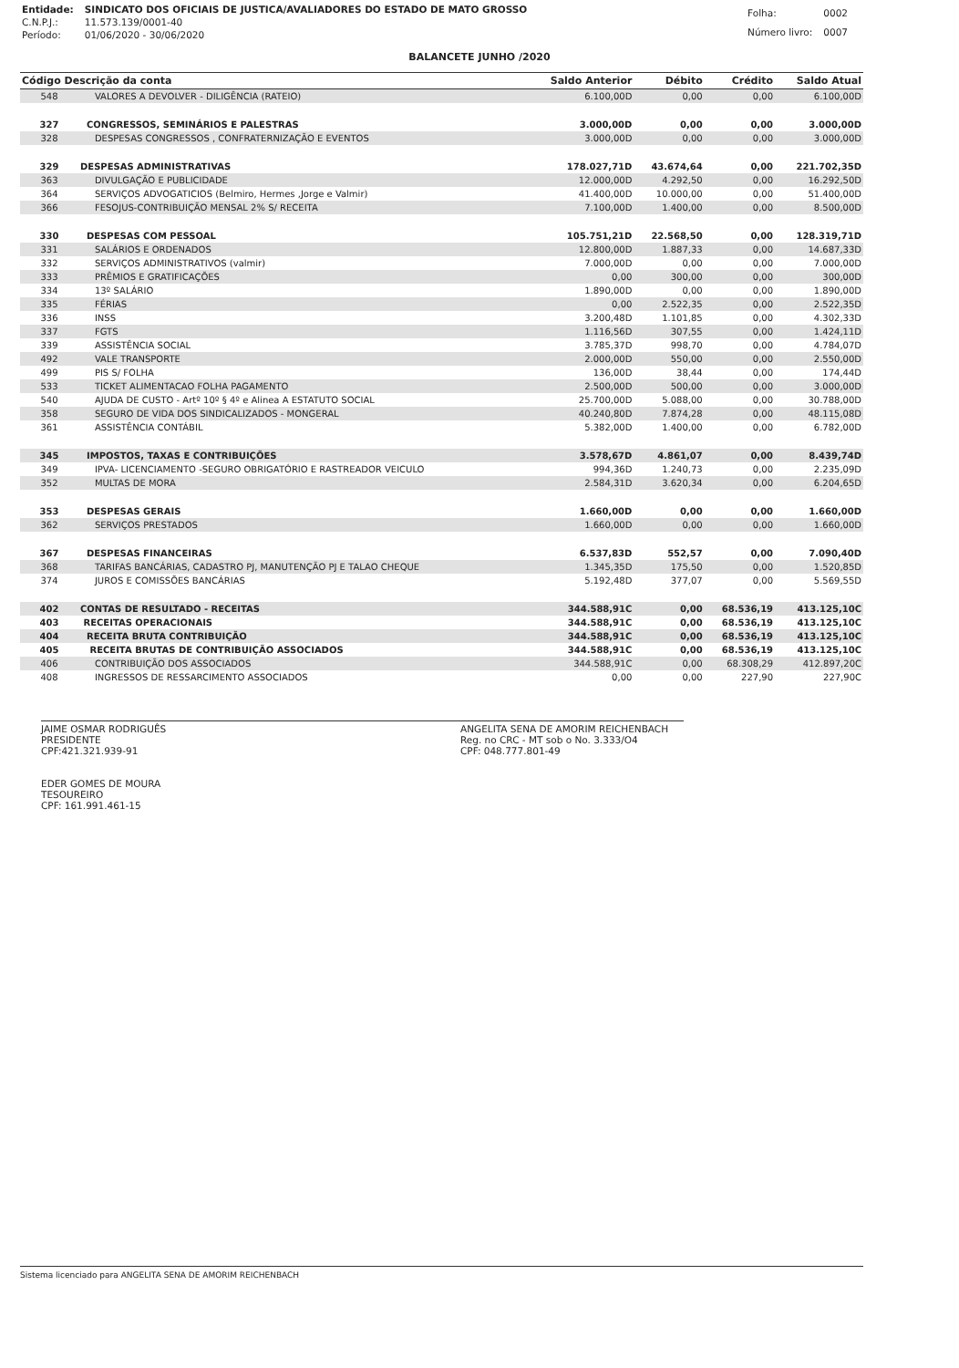| Entidade: | SINDICATO DOS OFICIAIS DE JUSTICA/AVALIADORES DO ESTADO DE MATO GROSSO |
| C.N.P.J.: | 11.573.139/0001-40 |
| Período: | 01/06/2020 - 30/06/2020 |
| Folha: | 0002 |
| Número livro: | 0007 |
BALANCETE JUNHO /2020
| Código Descrição da conta | | Saldo Anterior | Débito | Crédito | Saldo Atual |
| --- | --- | --- | --- | --- | --- |
| 548 | VALORES A DEVOLVER - DILIGÊNCIA (RATEIO) | 6.100,00D | 0,00 | 0,00 | 6.100,00D |
| 327 | CONGRESSOS, SEMINÁRIOS E PALESTRAS | 3.000,00D | 0,00 | 0,00 | 3.000,00D |
| 328 | DESPESAS CONGRESSOS , CONFRATERNIZAÇÃO E EVENTOS | 3.000,00D | 0,00 | 0,00 | 3.000,00D |
| 329 | DESPESAS ADMINISTRATIVAS | 178.027,71D | 43.674,64 | 0,00 | 221.702,35D |
| 363 | DIVULGAÇÃO E PUBLICIDADE | 12.000,00D | 4.292,50 | 0,00 | 16.292,50D |
| 364 | SERVIÇOS ADVOGATICIOS (Belmiro, Hermes ,Jorge e Valmir) | 41.400,00D | 10.000,00 | 0,00 | 51.400,00D |
| 366 | FESOJUS-CONTRIBUIÇÃO MENSAL 2% S/ RECEITA | 7.100,00D | 1.400,00 | 0,00 | 8.500,00D |
| 330 | DESPESAS COM PESSOAL | 105.751,21D | 22.568,50 | 0,00 | 128.319,71D |
| 331 | SALÁRIOS E ORDENADOS | 12.800,00D | 1.887,33 | 0,00 | 14.687,33D |
| 332 | SERVIÇOS ADMINISTRATIVOS (valmir) | 7.000,00D | 0,00 | 0,00 | 7.000,00D |
| 333 | PRÊMIOS E GRATIFICAÇÕES | 0,00 | 300,00 | 0,00 | 300,00D |
| 334 | 13º SALÁRIO | 1.890,00D | 0,00 | 0,00 | 1.890,00D |
| 335 | FÉRIAS | 0,00 | 2.522,35 | 0,00 | 2.522,35D |
| 336 | INSS | 3.200,48D | 1.101,85 | 0,00 | 4.302,33D |
| 337 | FGTS | 1.116,56D | 307,55 | 0,00 | 1.424,11D |
| 339 | ASSISTÊNCIA SOCIAL | 3.785,37D | 998,70 | 0,00 | 4.784,07D |
| 492 | VALE TRANSPORTE | 2.000,00D | 550,00 | 0,00 | 2.550,00D |
| 499 | PIS S/ FOLHA | 136,00D | 38,44 | 0,00 | 174,44D |
| 533 | TICKET ALIMENTACAO FOLHA PAGAMENTO | 2.500,00D | 500,00 | 0,00 | 3.000,00D |
| 540 | AJUDA DE CUSTO - Artº 10º § 4º e Alinea A ESTATUTO SOCIAL | 25.700,00D | 5.088,00 | 0,00 | 30.788,00D |
| 358 | SEGURO DE VIDA DOS SINDICALIZADOS - MONGERAL | 40.240,80D | 7.874,28 | 0,00 | 48.115,08D |
| 361 | ASSISTÊNCIA CONTÁBIL | 5.382,00D | 1.400,00 | 0,00 | 6.782,00D |
| 345 | IMPOSTOS, TAXAS E CONTRIBUIÇÕES | 3.578,67D | 4.861,07 | 0,00 | 8.439,74D |
| 349 | IPVA- LICENCIAMENTO -SEGURO OBRIGATÓRIO E RASTREADOR VEICULO | 994,36D | 1.240,73 | 0,00 | 2.235,09D |
| 352 | MULTAS DE MORA | 2.584,31D | 3.620,34 | 0,00 | 6.204,65D |
| 353 | DESPESAS GERAIS | 1.660,00D | 0,00 | 0,00 | 1.660,00D |
| 362 | SERVIÇOS PRESTADOS | 1.660,00D | 0,00 | 0,00 | 1.660,00D |
| 367 | DESPESAS FINANCEIRAS | 6.537,83D | 552,57 | 0,00 | 7.090,40D |
| 368 | TARIFAS BANCÁRIAS, CADASTRO PJ, MANUTENÇÃO PJ E TALAO CHEQUE | 1.345,35D | 175,50 | 0,00 | 1.520,85D |
| 374 | JUROS E COMISSÕES BANCÁRIAS | 5.192,48D | 377,07 | 0,00 | 5.569,55D |
| 402 | CONTAS DE RESULTADO - RECEITAS | 344.588,91C | 0,00 | 68.536,19 | 413.125,10C |
| 403 | RECEITAS OPERACIONAIS | 344.588,91C | 0,00 | 68.536,19 | 413.125,10C |
| 404 | RECEITA BRUTA CONTRIBUIÇÃO | 344.588,91C | 0,00 | 68.536,19 | 413.125,10C |
| 405 | RECEITA BRUTAS DE CONTRIBUIÇÃO ASSOCIADOS | 344.588,91C | 0,00 | 68.536,19 | 413.125,10C |
| 406 | CONTRIBUIÇÃO DOS ASSOCIADOS | 344.588,91C | 0,00 | 68.308,29 | 412.897,20C |
| 408 | INGRESSOS DE RESSARCIMENTO ASSOCIADOS | 0,00 | 0,00 | 227,90 | 227,90C |
JAIME OSMAR RODRIGUÊS
PRESIDENTE
CPF:421.321.939-91
EDER GOMES DE MOURA
TESOUREIRO
CPF: 161.991.461-15
ANGELITA SENA DE AMORIM REICHENBACH
Reg. no CRC - MT sob o No. 3.333/O4
CPF: 048.777.801-49
Sistema licenciado para ANGELITA SENA DE AMORIM REICHENBACH